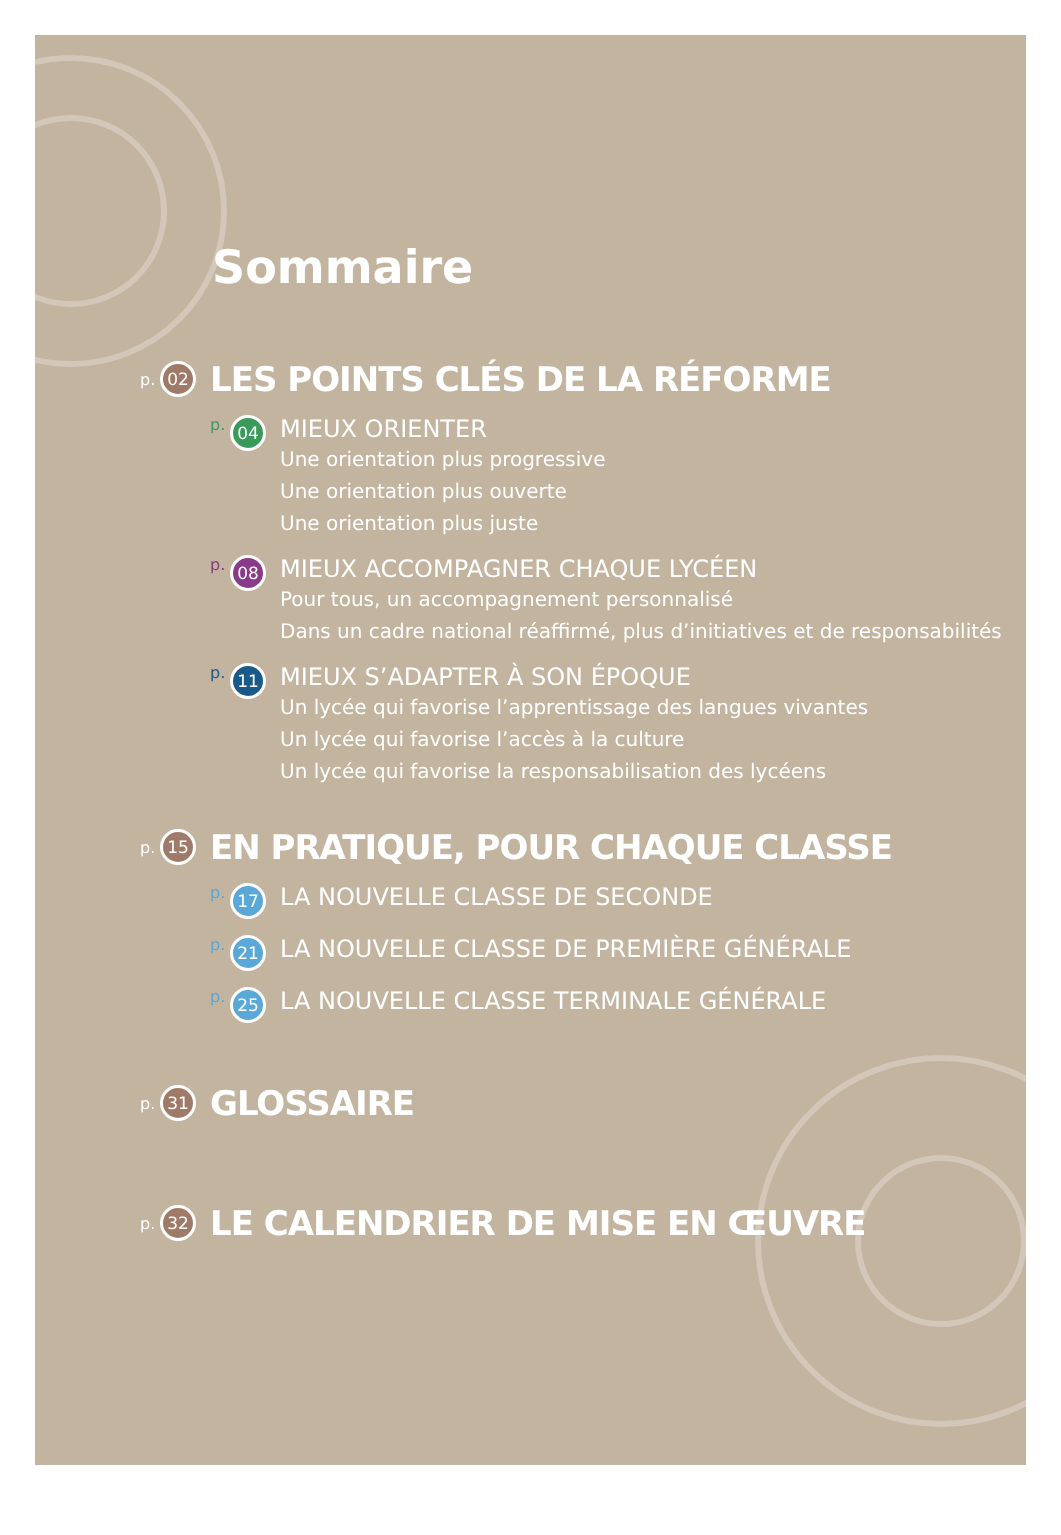Sommaire
p. 02
LES POINTS CLÉS DE LA RÉFORME
p. 04
MIEUX ORIENTER
Une orientation plus progressive
Une orientation plus ouverte
Une orientation plus juste
p. 08
MIEUX ACCOMPAGNER CHAQUE LYCÉEN
Pour tous, un accompagnement personnalisé
Dans un cadre national réaffirmé, plus d’initiatives et de responsabilités
p. 11
MIEUX S’ADAPTER À SON ÉPOQUE
Un lycée qui favorise l’apprentissage des langues vivantes
Un lycée qui favorise l’accès à la culture
Un lycée qui favorise la responsabilisation des lycéens
p. 15
EN PRATIQUE, POUR CHAQUE CLASSE
p. 17
LA NOUVELLE CLASSE DE SECONDE
p. 21
LA NOUVELLE CLASSE DE PREMIÈRE GÉNÉRALE
p. 25
LA NOUVELLE CLASSE TERMINALE GÉNÉRALE
p. 31
GLOSSAIRE
p. 32
LE CALENDRIER DE MISE EN ŒUVRE